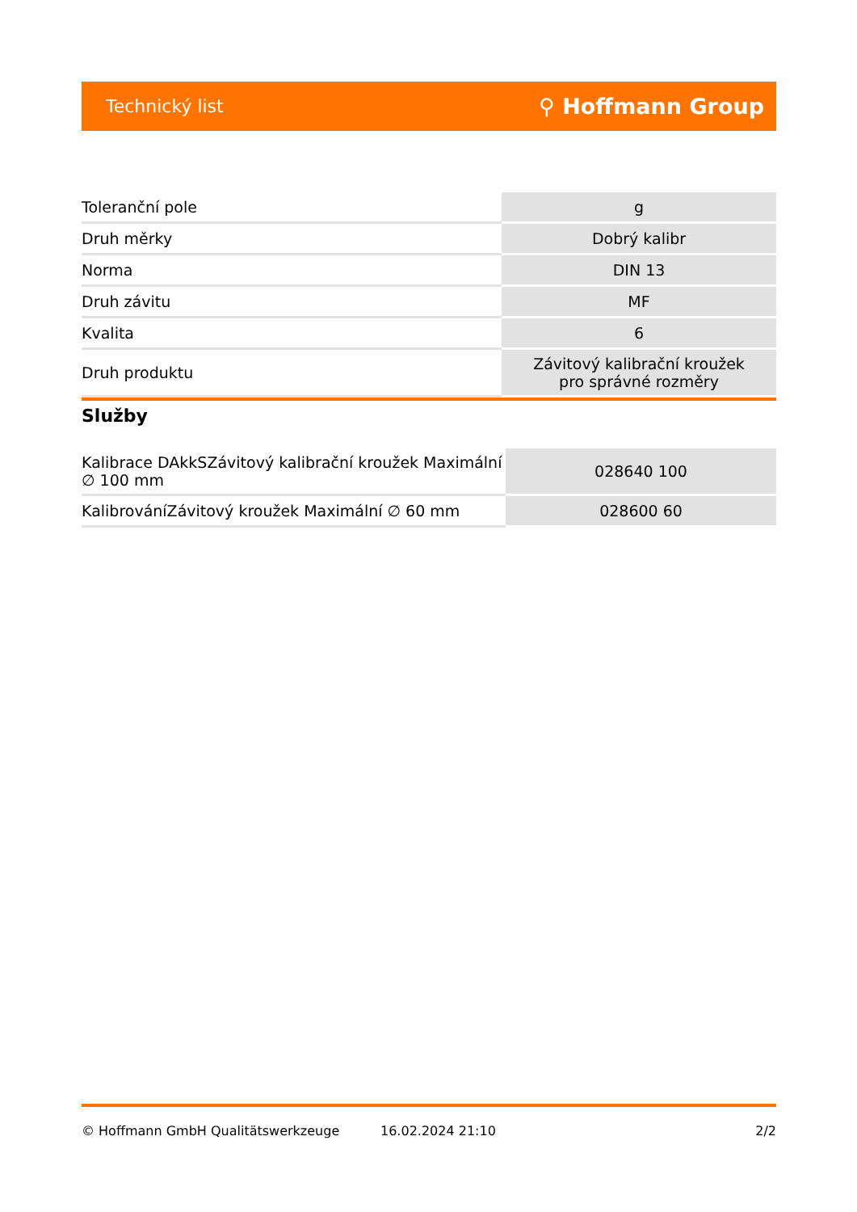Technický list ⚲ Hoffmann Group
| Toleranční pole | g |
| Druh měrky | Dobrý kalibr |
| Norma | DIN 13 |
| Druh závitu | MF |
| Kvalita | 6 |
| Druh produktu | Závitový kalibrační kroužek pro správné rozměry |
Služby
| Kalibrace DAkkSZávitový kalibrační kroužek Maximální ∅ 100 mm | 028640 100 |
| KalibrováníZávitový kroužek Maximální ∅ 60 mm | 028600 60 |
© Hoffmann GmbH Qualitätswerkzeuge 16.02.2024 21:10 2/2